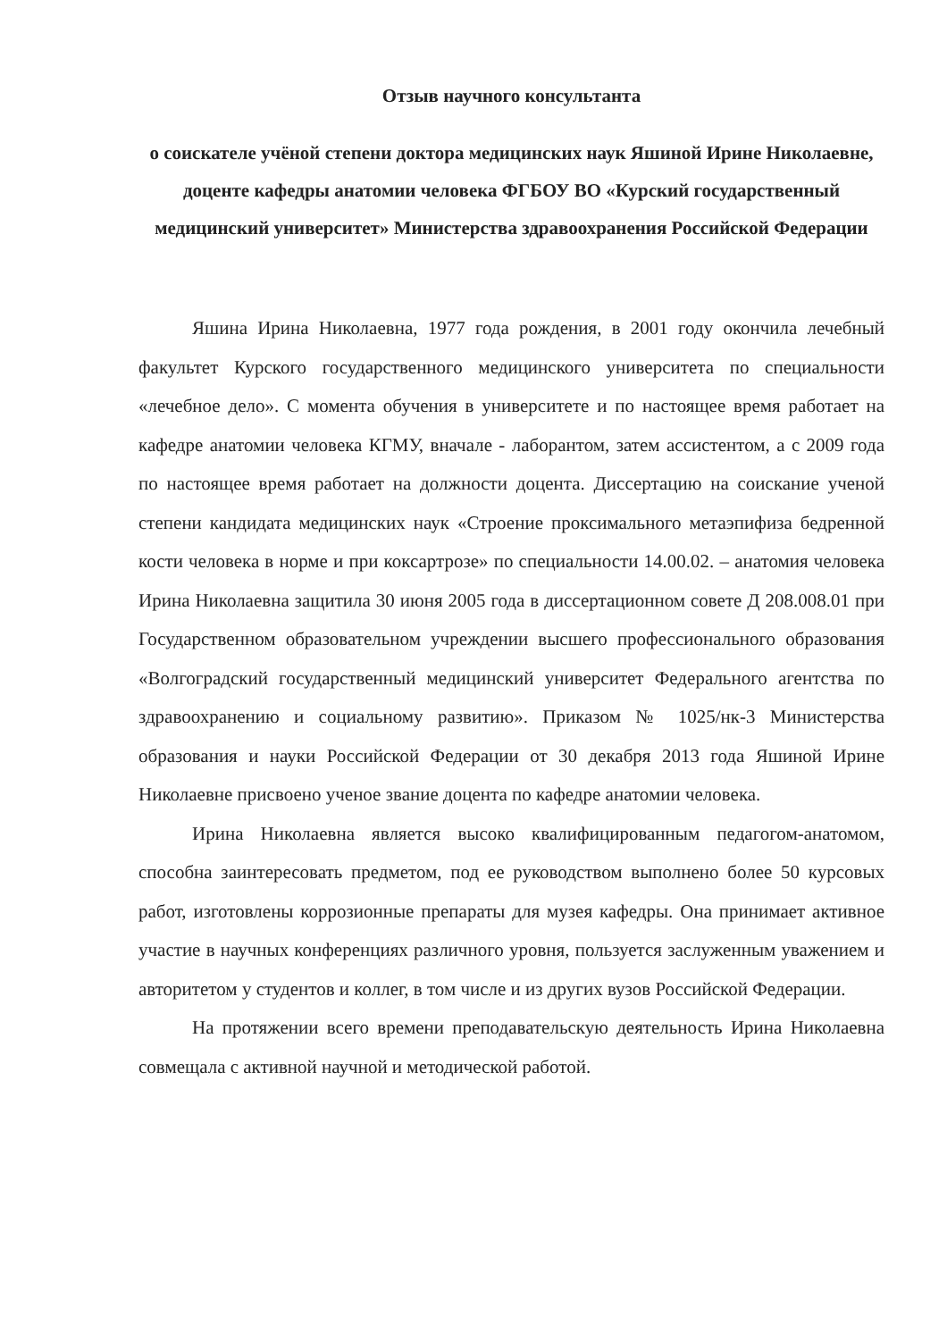Отзыв научного консультанта
о соискателе учёной степени доктора медицинских наук Яшиной Ирине Николаевне, доценте кафедры анатомии человека ФГБОУ ВО «Курский государственный медицинский университет» Министерства здравоохранения Российской Федерации
Яшина Ирина Николаевна, 1977 года рождения, в 2001 году окончила лечебный факультет Курского государственного медицинского университета по специальности «лечебное дело». С момента обучения в университете и по настоящее время работает на кафедре анатомии человека КГМУ, вначале - лаборантом, затем ассистентом, а с 2009 года по настоящее время работает на должности доцента. Диссертацию на соискание ученой степени кандидата медицинских наук «Строение проксимального метаэпифиза бедренной кости человека в норме и при коксартрозе» по специальности 14.00.02. – анатомия человека Ирина Николаевна защитила 30 июня 2005 года в диссертационном совете Д 208.008.01 при Государственном образовательном учреждении высшего профессионального образования «Волгоградский государственный медицинский университет Федерального агентства по здравоохранению и социальному развитию». Приказом № 1025/нк-3 Министерства образования и науки Российской Федерации от 30 декабря 2013 года Яшиной Ирине Николаевне присвоено ученое звание доцента по кафедре анатомии человека.
Ирина Николаевна является высоко квалифицированным педагогом-анатомом, способна заинтересовать предметом, под ее руководством выполнено более 50 курсовых работ, изготовлены коррозионные препараты для музея кафедры. Она принимает активное участие в научных конференциях различного уровня, пользуется заслуженным уважением и авторитетом у студентов и коллег, в том числе и из других вузов Российской Федерации.
На протяжении всего времени преподавательскую деятельность Ирина Николаевна совмещала с активной научной и методической работой.